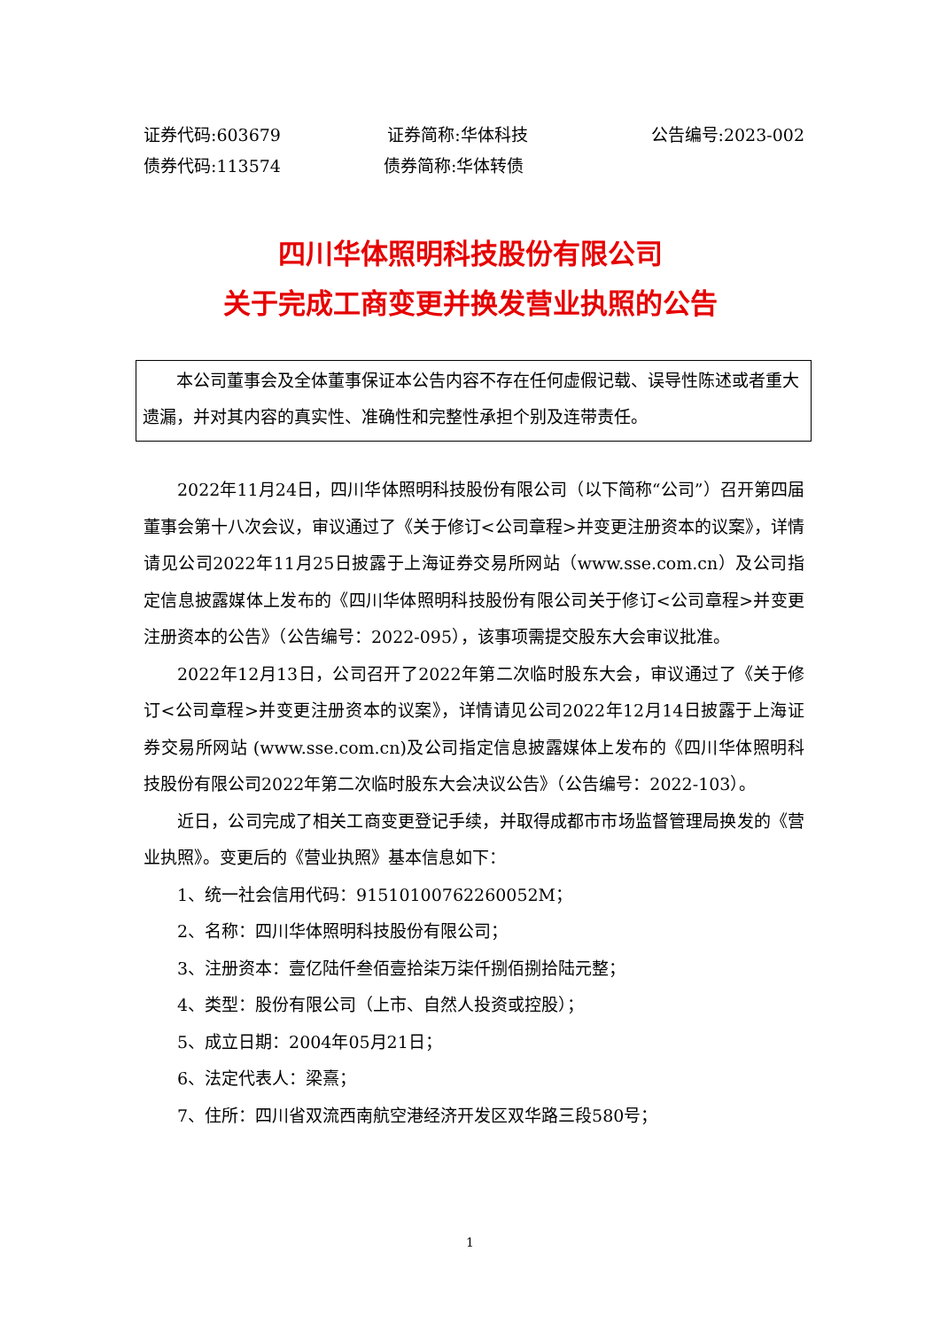证券代码:603679 证券简称:华体科技 公告编号:2023-002
债券代码:113574 债券简称:华体转债
四川华体照明科技股份有限公司
关于完成工商变更并换发营业执照的公告
本公司董事会及全体董事保证本公告内容不存在任何虚假记载、误导性陈述或者重大遗漏，并对其内容的真实性、准确性和完整性承担个别及连带责任。
2022年11月24日，四川华体照明科技股份有限公司（以下简称“公司”）召开第四届董事会第十八次会议，审议通过了《关于修订<公司章程>并变更注册资本的议案》，详情请见公司2022年11月25日披露于上海证券交易所网站（www.sse.com.cn）及公司指定信息披露媒体上发布的《四川华体照明科技股份有限公司关于修订<公司章程>并变更注册资本的公告》（公告编号：2022-095），该事项需提交股东大会审议批准。
2022年12月13日，公司召开了2022年第二次临时股东大会，审议通过了《关于修订<公司章程>并变更注册资本的议案》，详情请见公司2022年12月14日披露于上海证券交易所网站 (www.sse.com.cn)及公司指定信息披露媒体上发布的《四川华体照明科技股份有限公司2022年第二次临时股东大会决议公告》（公告编号：2022-103）。
近日，公司完成了相关工商变更登记手续，并取得成都市市场监督管理局换发的《营业执照》。变更后的《营业执照》基本信息如下：
1、统一社会信用代码：91510100762260052M；
2、名称：四川华体照明科技股份有限公司；
3、注册资本：壹亿陆仟叁佰壹拾柒万柒仟捌佰捌拾陆元整；
4、类型：股份有限公司（上市、自然人投资或控股）；
5、成立日期：2004年05月21日；
6、法定代表人：梁熹；
7、住所：四川省双流西南航空港经济开发区双华路三段580号；
1